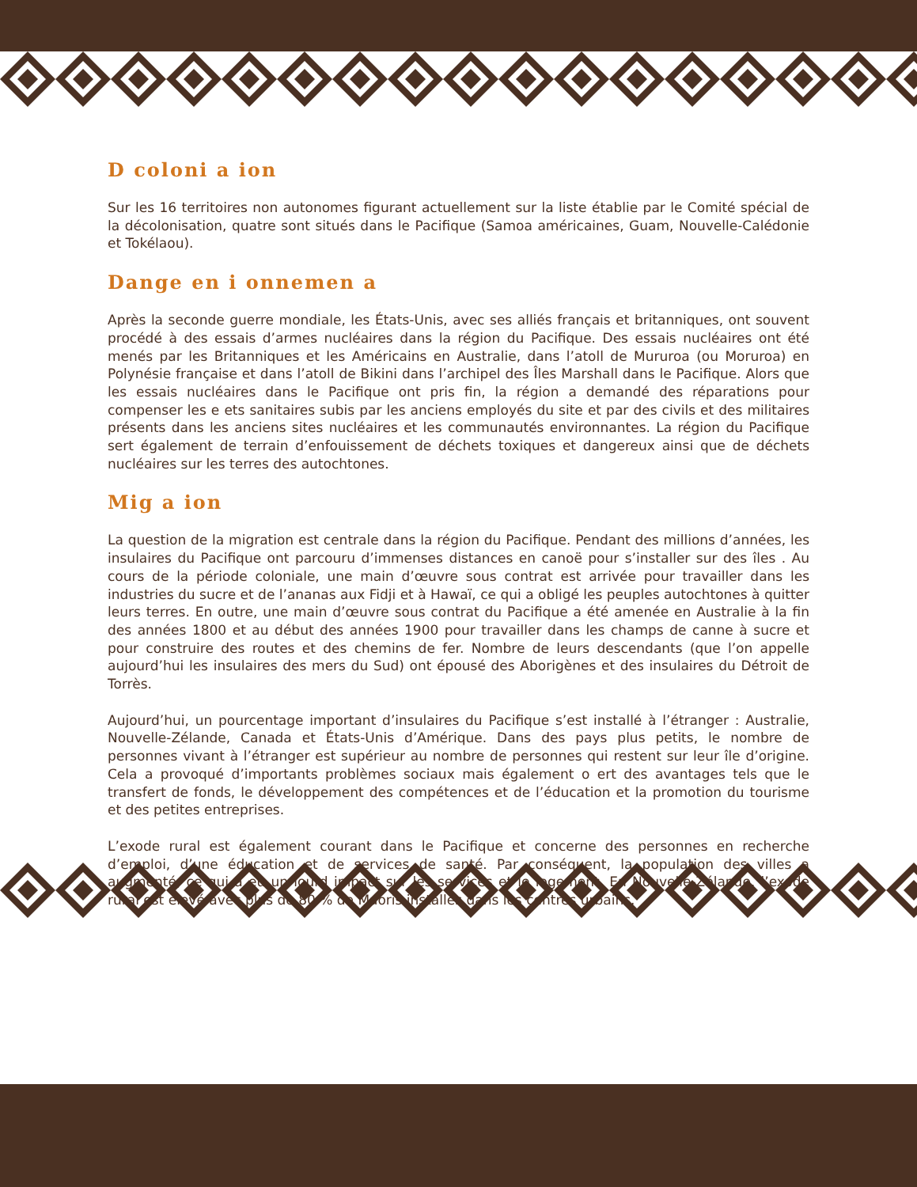D coloni a ion
Sur les 16 territoires non autonomes figurant actuellement sur la liste établie par le Comité spécial de la décolonisation, quatre sont situés dans le Pacifique (Samoa américaines, Guam, Nouvelle-Calédonie et Tokélaou).
Dange en i onnemen a
Après la seconde guerre mondiale, les États-Unis, avec ses alliés français et britanniques, ont souvent procédé à des essais d’armes nucléaires dans la région du Pacifique. Des essais nucléaires ont été menés par les Britanniques et les Américains en Australie, dans l’atoll de Mururoa (ou Moruroa) en Polynésie française et dans l’atoll de Bikini dans l’archipel des Îles Marshall dans le Pacifique. Alors que les essais nucléaires dans le Pacifique ont pris fin, la région a demandé des réparations pour compenser les e ets sanitaires subis par les anciens employés du site et par des civils et des militaires présents dans les anciens sites nucléaires et les communautés environnantes. La région du Pacifique sert également de terrain d’enfouissement de déchets toxiques et dangereux ainsi que de déchets nucléaires sur les terres des autochtones.
Mig a ion
La question de la migration est centrale dans la région du Pacifique. Pendant des millions d’années, les insulaires du Pacifique ont parcouru d’immenses distances en canoë pour s’installer sur des îles . Au cours de la période coloniale, une main d’œuvre sous contrat est arrivée pour travailler dans les industries du sucre et de l’ananas aux Fidji et à Hawaï, ce qui a obligé les peuples autochtones à quitter leurs terres. En outre, une main d’œuvre sous contrat du Pacifique a été amenée en Australie à la fin des années 1800 et au début des années 1900 pour travailler dans les champs de canne à sucre et pour construire des routes et des chemins de fer. Nombre de leurs descendants (que l’on appelle aujourd’hui les insulaires des mers du Sud) ont épousé des Aborigènes et des insulaires du Détroit de Torrès.
Aujourd’hui, un pourcentage important d’insulaires du Pacifique s’est installé à l’étranger : Australie, Nouvelle-Zélande, Canada et États-Unis d’Amérique. Dans des pays plus petits, le nombre de personnes vivant à l’étranger est supérieur au nombre de personnes qui restent sur leur île d’origine. Cela a provoqué d’importants problèmes sociaux mais également o ert des avantages tels que le transfert de fonds, le développement des compétences et de l’éducation et la promotion du tourisme et des petites entreprises.
L’exode rural est également courant dans le Pacifique et concerne des personnes en recherche d’emploi, d’une éducation et de services de santé. Par conséquent, la population des villes a augmenté, ce qui a eu un lourd impact sur les services et le logement. En Nouvelle-Zélande, l’exode rural est élevé avec plus de 80 % de Maoris installés dans les centres urbains.